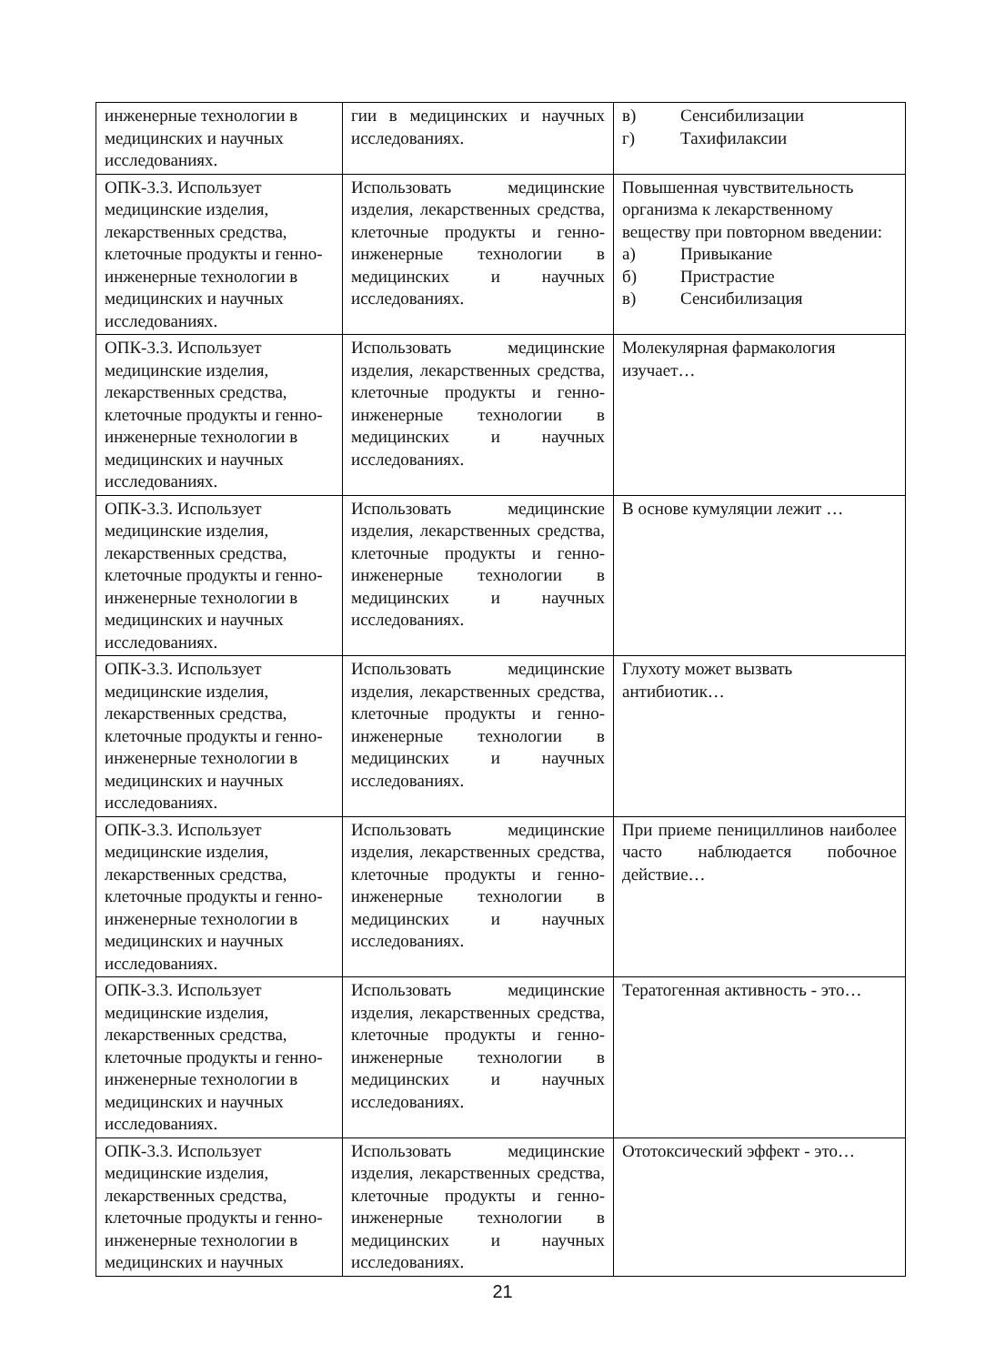| инженерные технологии в медицинских и научных исследованиях. | гии в медицинских и научных исследованиях. | в) Сенсибилизации г) Тахифилаксии |
| ОПК-3.3. Использует медицинские изделия, лекарственных средства, клеточные продукты и генно-инженерные технологии в медицинских и научных исследованиях. | Использовать медицинские изделия, лекарственных средства, клеточные продукты и генно-инженерные технологии в медицинских и научных исследованиях. | Повышенная чувствительность организма к лекарственному веществу при повторном введении: а) Привыкание б) Пристрастие в) Сенсибилизация |
| ОПК-3.3. Использует медицинские изделия, лекарственных средства, клеточные продукты и генно-инженерные технологии в медицинских и научных исследованиях. | Использовать медицинские изделия, лекарственных средства, клеточные продукты и генно-инженерные технологии в медицинских и научных исследованиях. | Молекулярная фармакология изучает… |
| ОПК-3.3. Использует медицинские изделия, лекарственных средства, клеточные продукты и генно-инженерные технологии в медицинских и научных исследованиях. | Использовать медицинские изделия, лекарственных средства, клеточные продукты и генно-инженерные технологии в медицинских и научных исследованиях. | В основе кумуляции лежит … |
| ОПК-3.3. Использует медицинские изделия, лекарственных средства, клеточные продукты и генно-инженерные технологии в медицинских и научных исследованиях. | Использовать медицинские изделия, лекарственных средства, клеточные продукты и генно-инженерные технологии в медицинских и научных исследованиях. | Глухоту может вызвать антибиотик… |
| ОПК-3.3. Использует медицинские изделия, лекарственных средства, клеточные продукты и генно-инженерные технологии в медицинских и научных исследованиях. | Использовать медицинские изделия, лекарственных средства, клеточные продукты и генно-инженерные технологии в медицинских и научных исследованиях. | При приеме пенициллинов наиболее часто наблюдается побочное действие… |
| ОПК-3.3. Использует медицинские изделия, лекарственных средства, клеточные продукты и генно-инженерные технологии в медицинских и научных исследованиях. | Использовать медицинские изделия, лекарственных средства, клеточные продукты и генно-инженерные технологии в медицинских и научных исследованиях. | Тератогенная активность - это… |
| ОПК-3.3. Использует медицинские изделия, лекарственных средства, клеточные продукты и генно-инженерные технологии в медицинских и научных | Использовать медицинские изделия, лекарственных средства, клеточные продукты и генно-инженерные технологии в медицинских и научных исследованиях. | Ототоксический эффект - это… |
21